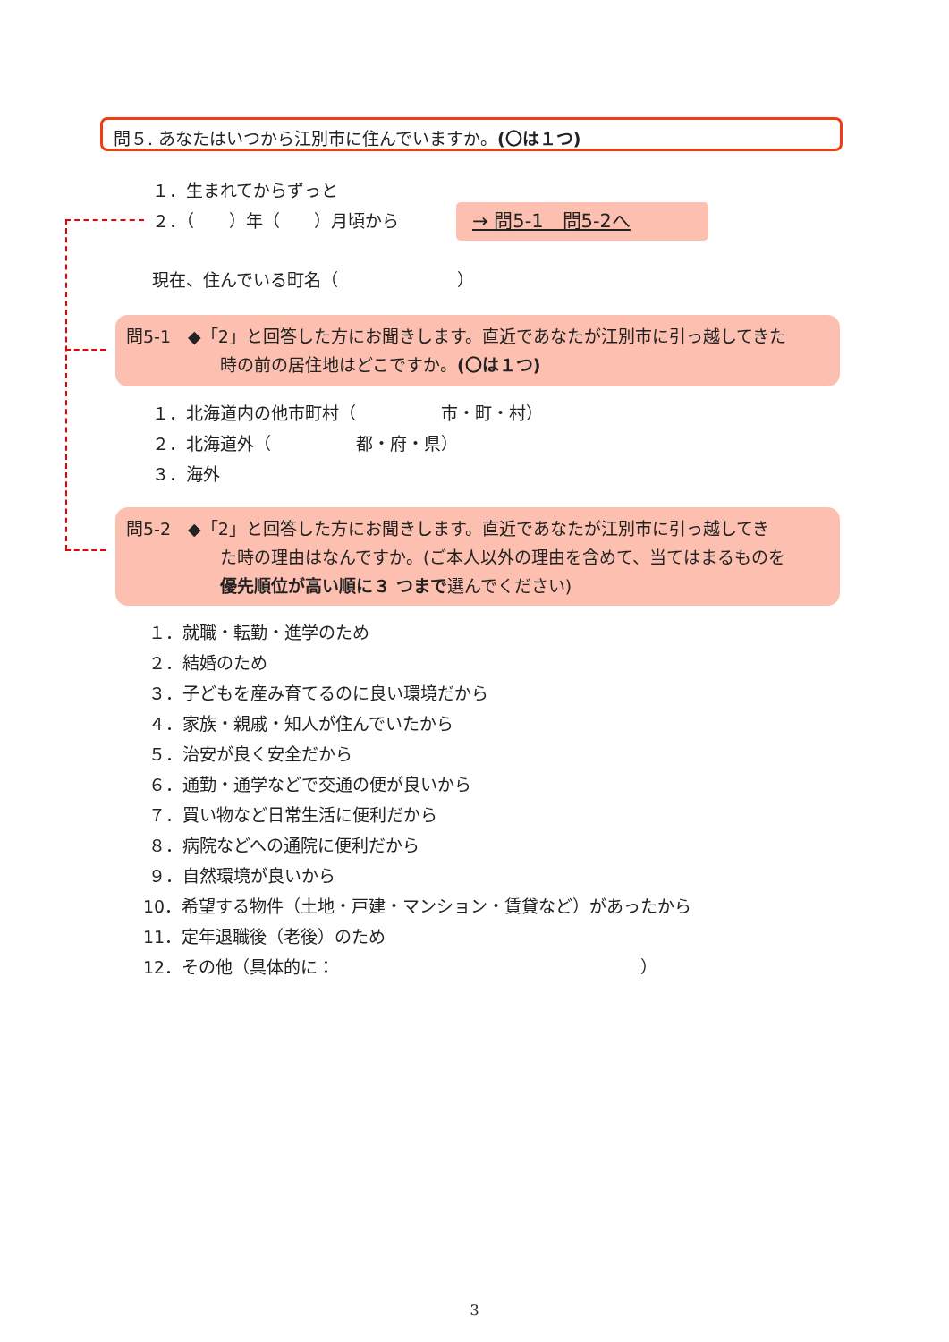問５. あなたはいつから江別市に住んでいますか。(〇は１つ)
１．生まれてからずっと
２．（　　）年（　　）月頃から
→ 問5-1　問5-2へ
現在、住んでいる町名（　　　　　　　）
問5-1　◆「2」と回答した方にお聞きします。直近であなたが江別市に引っ越してきた
時の前の居住地はどこですか。(〇は１つ)
１．北海道内の他市町村（　　　　　市・町・村）
２．北海道外（　　　　　都・府・県）
３．海外
問5-2　◆「2」と回答した方にお聞きします。直近であなたが江別市に引っ越してき
た時の理由はなんですか。(ご本人以外の理由を含めて、当てはまるものを
優先順位が高い順に３ つまで選んでください)
１．就職・転勤・進学のため
２．結婚のため
３．子どもを産み育てるのに良い環境だから
４．家族・親戚・知人が住んでいたから
５．治安が良く安全だから
６．通勤・通学などで交通の便が良いから
７．買い物など日常生活に便利だから
８．病院などへの通院に便利だから
９．自然環境が良いから
10．希望する物件（土地・戸建・マンション・賃貸など）があったから
11．定年退職後（老後）のため
12．その他（具体的に：　　　　　　　　　　　　　　　　　　）
3